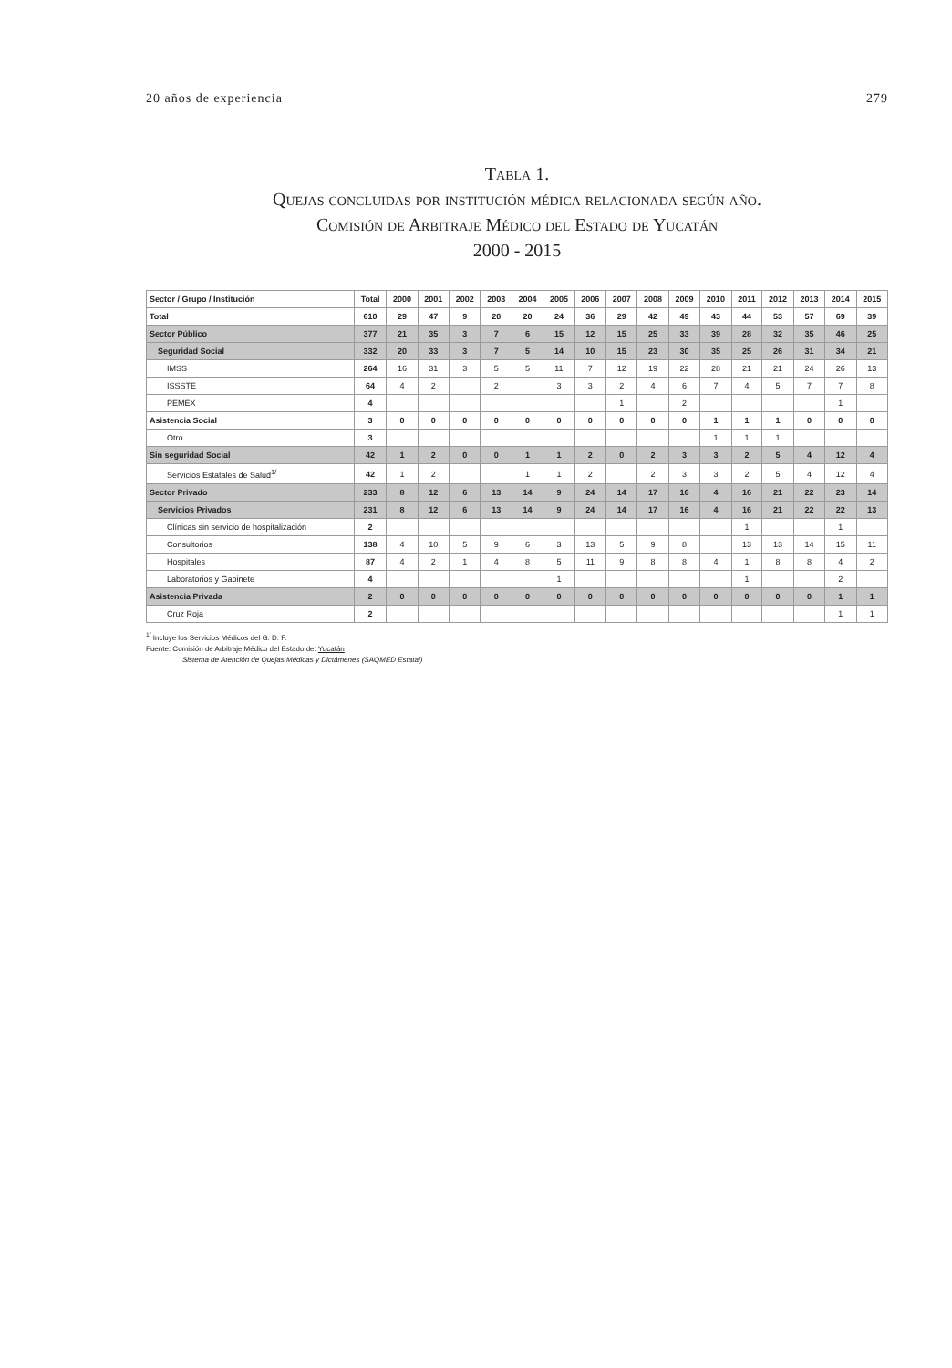20 años de experiencia 279
Tabla 1.
Quejas concluidas por institución médica relacionada según año.
Comisión de Arbitraje Médico del Estado de Yucatán
2000 - 2015
| Sector / Grupo / Institución | Total | 2000 | 2001 | 2002 | 2003 | 2004 | 2005 | 2006 | 2007 | 2008 | 2009 | 2010 | 2011 | 2012 | 2013 | 2014 | 2015 |
| --- | --- | --- | --- | --- | --- | --- | --- | --- | --- | --- | --- | --- | --- | --- | --- | --- | --- |
| Total | 610 | 29 | 47 | 9 | 20 | 20 | 24 | 36 | 29 | 42 | 49 | 43 | 44 | 53 | 57 | 69 | 39 |
| Sector Público | 377 | 21 | 35 | 3 | 7 | 6 | 15 | 12 | 15 | 25 | 33 | 39 | 28 | 32 | 35 | 46 | 25 |
| Seguridad Social | 332 | 20 | 33 | 3 | 7 | 5 | 14 | 10 | 15 | 23 | 30 | 35 | 25 | 26 | 31 | 34 | 21 |
| IMSS | 264 | 16 | 31 | 3 | 5 | 5 | 11 | 7 | 12 | 19 | 22 | 28 | 21 | 21 | 24 | 26 | 13 |
| ISSSTE | 64 | 4 | 2 | | 2 | | 3 | 3 | 2 | 4 | 6 | 7 | 4 | 5 | 7 | 7 | 8 |
| PEMEX | 4 | | | | | | | | 1 | | 2 | | | | | 1 | |
| Asistencia Social | 3 | 0 | 0 | 0 | 0 | 0 | 0 | 0 | 0 | 0 | 0 | 1 | 1 | 1 | 0 | 0 | 0 |
| Otro | 3 | | | | | | | | | | | 1 | 1 | 1 | | | |
| Sin seguridad Social | 42 | 1 | 2 | 0 | 0 | 1 | 1 | 2 | 0 | 2 | 3 | 3 | 2 | 5 | 4 | 12 | 4 |
| Servicios Estatales de Salud<sup>1/</sup> | 42 | 1 | 2 | | | 1 | 1 | 2 | | 2 | 3 | 3 | 2 | 5 | 4 | 12 | 4 |
| Sector Privado | 233 | 8 | 12 | 6 | 13 | 14 | 9 | 24 | 14 | 17 | 16 | 4 | 16 | 21 | 22 | 23 | 14 |
| Servicios Privados | 231 | 8 | 12 | 6 | 13 | 14 | 9 | 24 | 14 | 17 | 16 | 4 | 16 | 21 | 22 | 22 | 13 |
| Clínicas sin servicio de hospitalización | 2 | | | | | | | | | | | | 1 | | | 1 | |
| Consultorios | 138 | 4 | 10 | 5 | 9 | 6 | 3 | 13 | 5 | 9 | 8 | | 13 | 13 | 14 | 15 | 11 |
| Hospitales | 87 | 4 | 2 | 1 | 4 | 8 | 5 | 11 | 9 | 8 | 8 | 4 | 1 | 8 | 8 | 4 | 2 |
| Laboratorios y Gabinete | 4 | | | | | | 1 | | | | | | 1 | | | 2 | |
| Asistencia Privada | 2 | 0 | 0 | 0 | 0 | 0 | 0 | 0 | 0 | 0 | 0 | 0 | 0 | 0 | 0 | 1 | 1 |
| Cruz Roja | 2 | | | | | | | | | | | | | | | 1 | 1 |
<sup>1/</sup> Incluye los Servicios Médicos del G. D. F.
Fuente: Comisión de Arbitraje Médico del Estado de: Yucatán
Sistema de Atención de Quejas Médicas y Dictámenes (SAQMED Estatal)